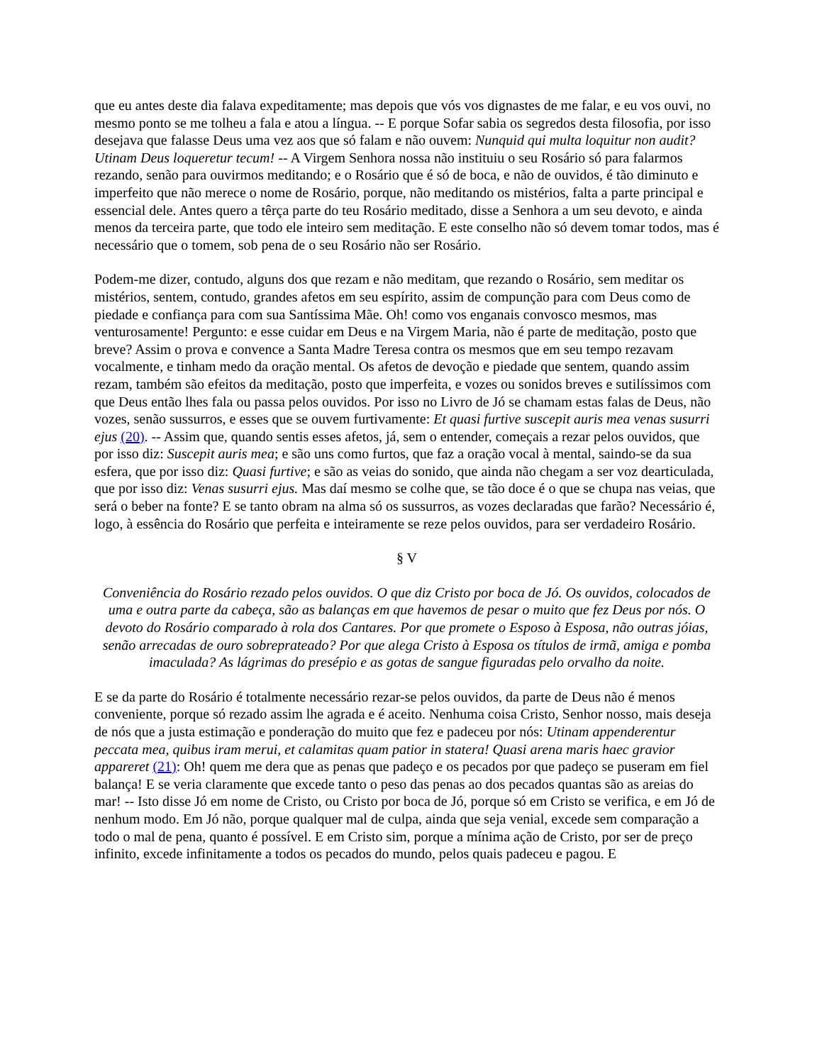que eu antes deste dia falava expeditamente; mas depois que vós vos dignastes de me falar, e eu vos ouvi, no mesmo ponto se me tolheu a fala e atou a língua. -- E porque Sofar sabia os segredos desta filosofia, por isso desejava que falasse Deus uma vez aos que só falam e não ouvem: Nunquid qui multa loquitur non audit? Utinam Deus loqueretur tecum! -- A Virgem Senhora nossa não instituiu o seu Rosário só para falarmos rezando, senão para ouvirmos meditando; e o Rosário que é só de boca, e não de ouvidos, é tão diminuto e imperfeito que não merece o nome de Rosário, porque, não meditando os mistérios, falta a parte principal e essencial dele. Antes quero a têrça parte do teu Rosário meditado, disse a Senhora a um seu devoto, e ainda menos da terceira parte, que todo ele inteiro sem meditação. E este conselho não só devem tomar todos, mas é necessário que o tomem, sob pena de o seu Rosário não ser Rosário.
Podem-me dizer, contudo, alguns dos que rezam e não meditam, que rezando o Rosário, sem meditar os mistérios, sentem, contudo, grandes afetos em seu espírito, assim de compunção para com Deus como de piedade e confiança para com sua Santíssima Mãe. Oh! como vos enganais convosco mesmos, mas venturosamente! Pergunto: e esse cuidar em Deus e na Virgem Maria, não é parte de meditação, posto que breve? Assim o prova e convence a Santa Madre Teresa contra os mesmos que em seu tempo rezavam vocalmente, e tinham medo da oração mental. Os afetos de devoção e piedade que sentem, quando assim rezam, também são efeitos da meditação, posto que imperfeita, e vozes ou sonidos breves e sutilíssimos com que Deus então lhes fala ou passa pelos ouvidos. Por isso no Livro de Jó se chamam estas falas de Deus, não vozes, senão sussurros, e esses que se ouvem furtivamente: Et quasi furtive suscepit auris mea venas susurri ejus (20). -- Assim que, quando sentis esses afetos, já, sem o entender, começais a rezar pelos ouvidos, que por isso diz: Suscepit auris mea; e são uns como furtos, que faz a oração vocal à mental, saindo-se da sua esfera, que por isso diz: Quasi furtive; e são as veias do sonido, que ainda não chegam a ser voz dearticulada, que por isso diz: Venas susurri ejus. Mas daí mesmo se colhe que, se tão doce é o que se chupa nas veias, que será o beber na fonte? E se tanto obram na alma só os sussurros, as vozes declaradas que farão? Necessário é, logo, à essência do Rosário que perfeita e inteiramente se reze pelos ouvidos, para ser verdadeiro Rosário.
§ V
Conveniência do Rosário rezado pelos ouvidos. O que diz Cristo por boca de Jó. Os ouvidos, colocados de uma e outra parte da cabeça, são as balanças em que havemos de pesar o muito que fez Deus por nós. O devoto do Rosário comparado à rola dos Cantares. Por que promete o Esposo à Esposa, não outras jóias, senão arrecadas de ouro sobreprateado? Por que alega Cristo à Esposa os títulos de irmã, amiga e pomba imaculada? As lágrimas do presépio e as gotas de sangue figuradas pelo orvalho da noite.
E se da parte do Rosário é totalmente necessário rezar-se pelos ouvidos, da parte de Deus não é menos conveniente, porque só rezado assim lhe agrada e é aceito. Nenhuma coisa Cristo, Senhor nosso, mais deseja de nós que a justa estimação e ponderação do muito que fez e padeceu por nós: Utinam appenderentur peccata mea, quibus iram merui, et calamitas quam patior in statera! Quasi arena maris haec gravior appareret (21): Oh! quem me dera que as penas que padeço e os pecados por que padeço se puseram em fiel balança! E se veria claramente que excede tanto o peso das penas ao dos pecados quantas são as areias do mar! -- Isto disse Jó em nome de Cristo, ou Cristo por boca de Jó, porque só em Cristo se verifica, e em Jó de nenhum modo. Em Jó não, porque qualquer mal de culpa, ainda que seja venial, excede sem comparação a todo o mal de pena, quanto é possível. E em Cristo sim, porque a mínima ação de Cristo, por ser de preço infinito, excede infinitamente a todos os pecados do mundo, pelos quais padeceu e pagou. E